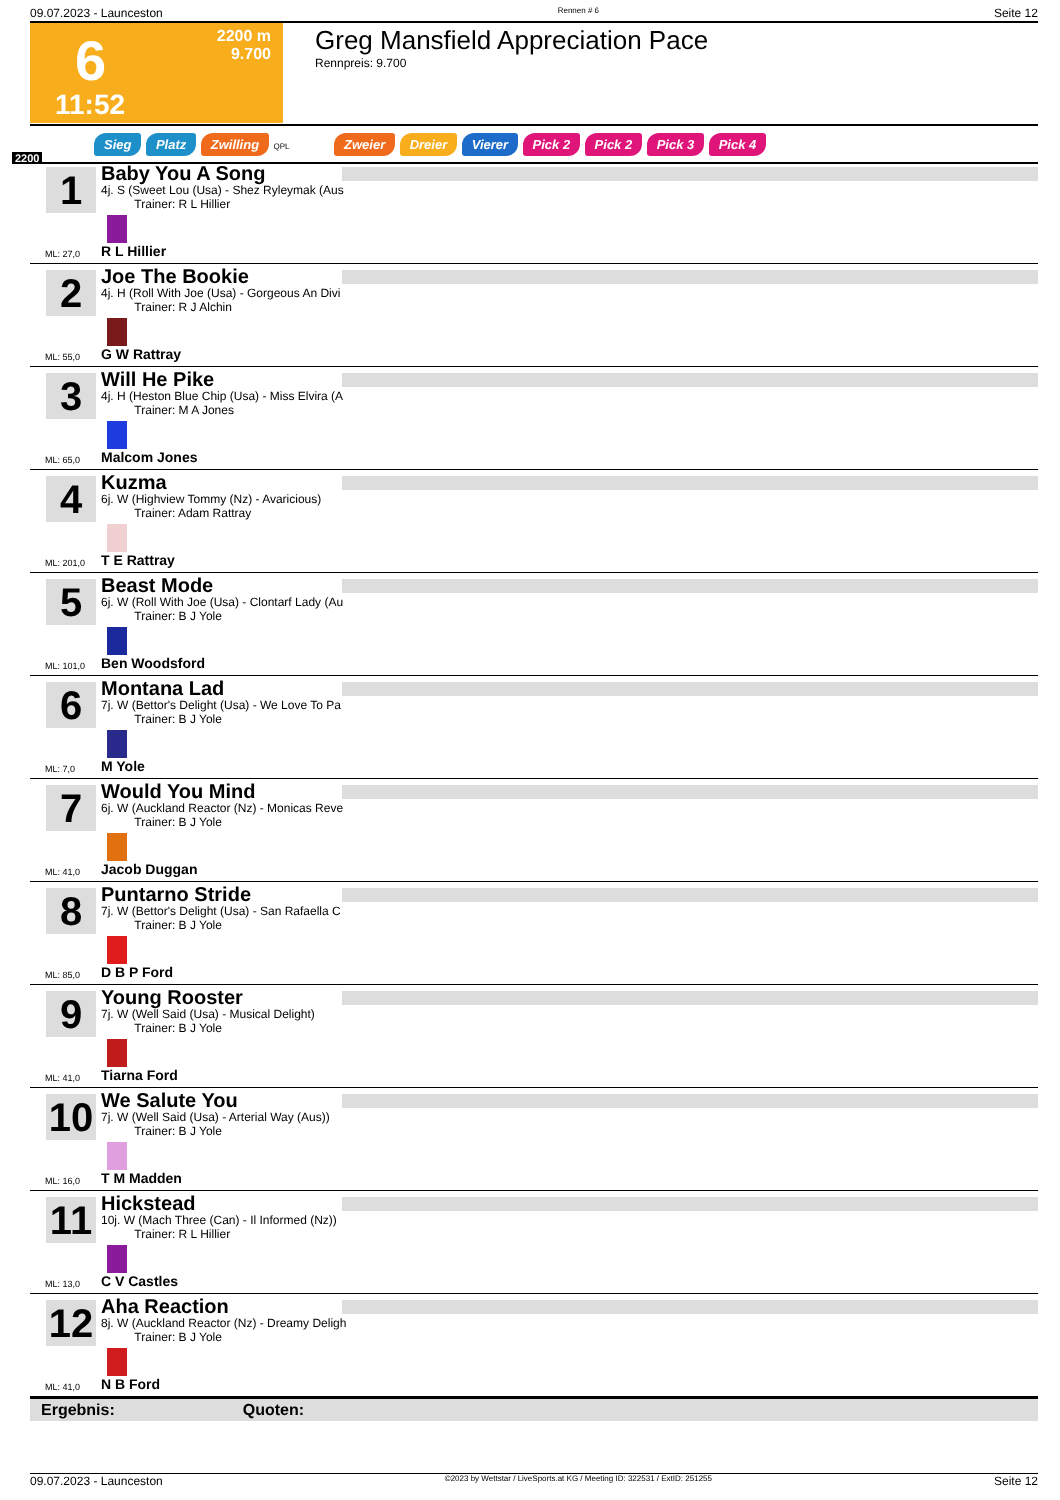09.07.2023 - Launceston Rennen # 6 Seite 12
6
2200 m
9.700
11:52
Greg Mansfield Appreciation Pace
Rennpreis: 9.700
Sieg Platz Zwilling QPL Zweier Dreier Vierer Pick 2 Pick 2 Pick 3 Pick 4
2200
1
Baby You A Song
4j. S (Sweet Lou (Usa) - Shez Ryleymak (Aus
Trainer: R L Hillier
ML: 27,0 R L Hillier
2
Joe The Bookie
4j. H (Roll With Joe (Usa) - Gorgeous An Divi
Trainer: R J Alchin
ML: 55,0 G W Rattray
3
Will He Pike
4j. H (Heston Blue Chip (Usa) - Miss Elvira (A
Trainer: M A Jones
ML: 65,0 Malcom Jones
4
Kuzma
6j. W (Highview Tommy (Nz) - Avaricious)
Trainer: Adam Rattray
ML: 201,0 T E Rattray
5
Beast Mode
6j. W (Roll With Joe (Usa) - Clontarf Lady (Au
Trainer: B J Yole
ML: 101,0 Ben Woodsford
6
Montana Lad
7j. W (Bettor's Delight (Usa) - We Love To Pa
Trainer: B J Yole
ML: 7,0 M Yole
7
Would You Mind
6j. W (Auckland Reactor (Nz) - Monicas Reve
Trainer: B J Yole
ML: 41,0 Jacob Duggan
8
Puntarno Stride
7j. W (Bettor's Delight (Usa) - San Rafaella C
Trainer: B J Yole
ML: 85,0 D B P Ford
9
Young Rooster
7j. W (Well Said (Usa) - Musical Delight)
Trainer: B J Yole
ML: 41,0 Tiarna Ford
10
We Salute You
7j. W (Well Said (Usa) - Arterial Way (Aus))
Trainer: B J Yole
ML: 16,0 T M Madden
11
Hickstead
10j. W (Mach Three (Can) - Il Informed (Nz))
Trainer: R L Hillier
ML: 13,0 C V Castles
12
Aha Reaction
8j. W (Auckland Reactor (Nz) - Dreamy Deligh
Trainer: B J Yole
ML: 41,0 N B Ford
Ergebnis: Quoten:
09.07.2023 - Launceston ©2023 by Wettstar / LiveSports.at KG / Meeting ID: 322531 / ExtID: 251255 Seite 12